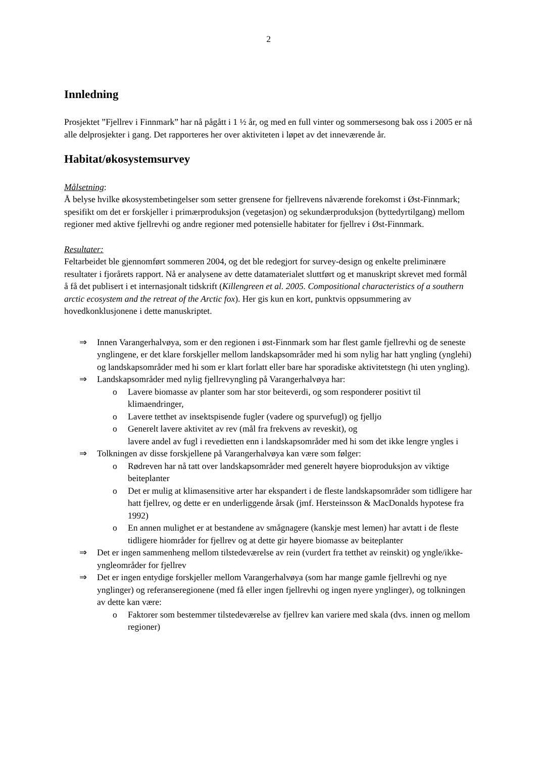2
Innledning
Prosjektet ”Fjellrev i Finnmark” har nå pågått i 1 ½ år, og med en full vinter og sommersesong bak oss i 2005 er nå alle delprosjekter i gang. Det rapporteres her over aktiviteten i løpet av det inneværende år.
Habitat/økosystemsurvey
Målsetning:
Å belyse hvilke økosystembetingelser som setter grensene for fjellrevens nåværende forekomst i Øst-Finnmark; spesifikt om det er forskjeller i primærproduksjon (vegetasjon) og sekundærproduksjon (byttedyrtilgang) mellom regioner med aktive fjellrevhi og andre regioner med potensielle habitater for fjellrev i Øst-Finnmark.
Resultater:
Feltarbeidet ble gjennomført sommeren 2004, og det ble redegjort for survey-design og enkelte preliminære resultater i fjorårets rapport. Nå er analysene av dette datamaterialet sluttført og et manuskript skrevet med formål å få det publisert i et internasjonalt tidskrift (Killengreen et al. 2005. Compositional characteristics of a southern arctic ecosystem and the retreat of the Arctic fox). Her gis kun en kort, punktvis oppsummering av hovedkonklusjonene i dette manuskriptet.
⇒ Innen Varangerhalvøya, som er den regionen i øst-Finnmark som har flest gamle fjellrevhi og de seneste ynglingene, er det klare forskjeller mellom landskapsområder med hi som nylig har hatt yngling (ynglehi) og landskapsområder med hi som er klart forlatt eller bare har sporadiske aktivitetstegn (hi uten yngling).
⇒ Landskapsområder med nylig fjellrevyngling på Varangerhalvøya har:
o Lavere biomasse av planter som har stor beiteverdi, og som responderer positivt til klimaendringer,
o Lavere tetthet av insektspisende fugler (vadere og spurvefugl) og fjelljo
o Generelt lavere aktivitet av rev (mål fra frekvens av reveskit), og
lavere andel av fugl i revedietten enn i landskapsområder med hi som det ikke lengre yngles i
⇒ Tolkningen av disse forskjellene på Varangerhalvøya kan være som følger:
o Rødreven har nå tatt over landskapsområder med generelt høyere bioproduksjon av viktige beiteplanter
o Det er mulig at klimasensitive arter har ekspandert i de fleste landskapsområder som tidligere har hatt fjellrev, og dette er en underliggende årsak (jmf. Hersteinsson & MacDonalds hypotese fra 1992)
o En annen mulighet er at bestandene av smågnagere (kanskje mest lemen) har avtatt i de fleste tidligere hiområder for fjellrev og at dette gir høyere biomasse av beiteplanter
⇒ Det er ingen sammenheng mellom tilstedeværelse av rein (vurdert fra tetthet av reinskit) og yngle/ikke-yngleområder for fjellrev
⇒ Det er ingen entydige forskjeller mellom Varangerhalvøya (som har mange gamle fjellrevhi og nye ynglinger) og referanseregionene (med få eller ingen fjellrevhi og ingen nyere ynglinger), og tolkningen av dette kan være:
o Faktorer som bestemmer tilstedeværelse av fjellrev kan variere med skala (dvs. innen og mellom regioner)